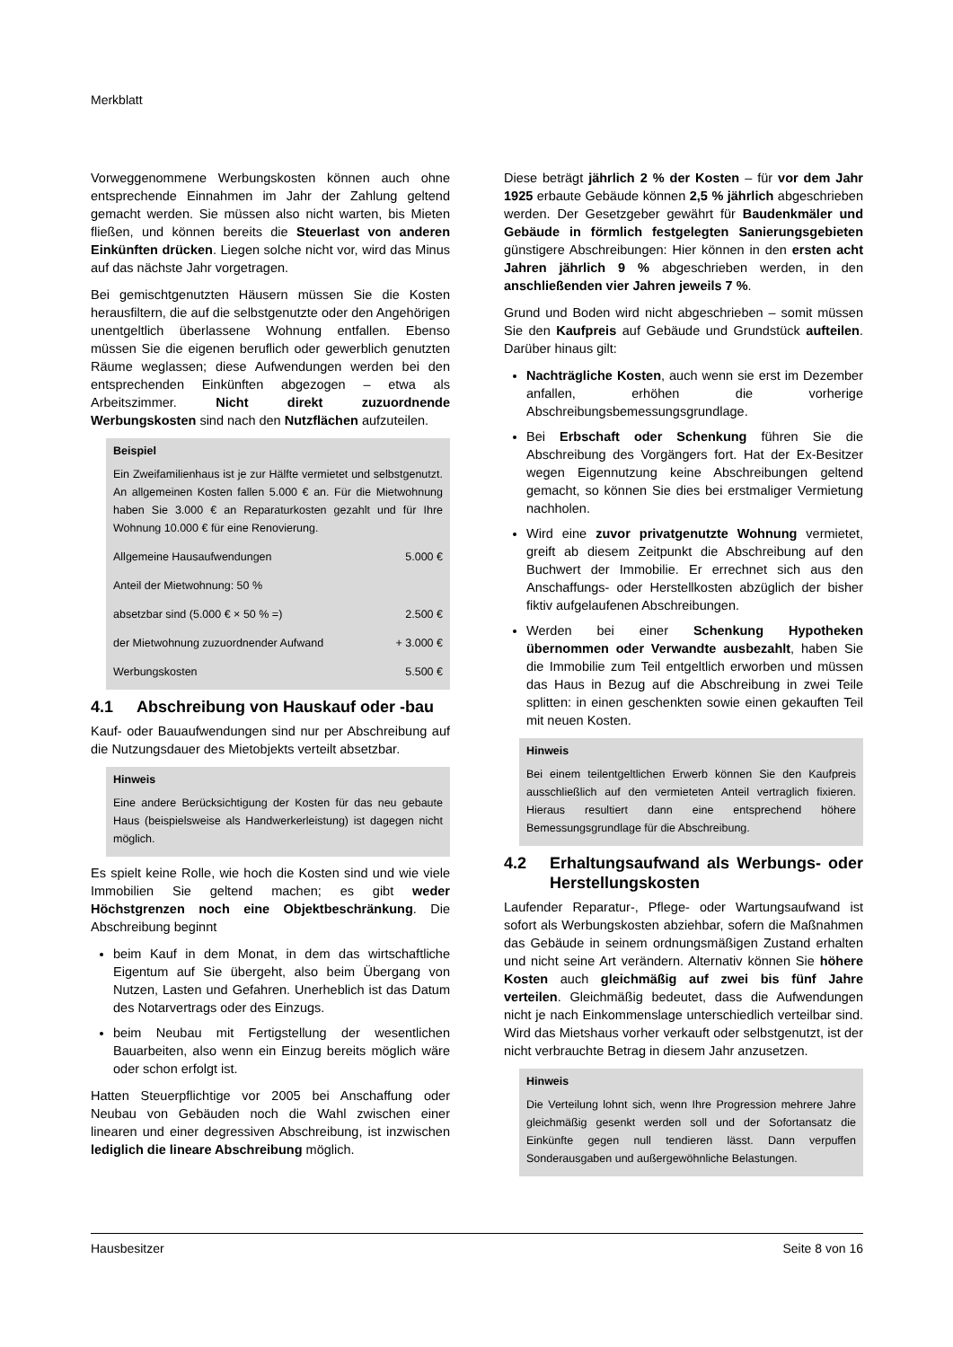Merkblatt
Vorweggenommene Werbungskosten können auch ohne entsprechende Einnahmen im Jahr der Zahlung geltend gemacht werden. Sie müssen also nicht warten, bis Mieten fließen, und können bereits die Steuerlast von anderen Einkünften drücken. Liegen solche nicht vor, wird das Minus auf das nächste Jahr vorgetragen.
Bei gemischtgenutzten Häusern müssen Sie die Kosten herausfiltern, die auf die selbstgenutzte oder den Angehörigen unentgeltlich überlassene Wohnung entfallen. Ebenso müssen Sie die eigenen beruflich oder gewerblich genutzten Räume weglassen; diese Aufwendungen werden bei den entsprechenden Einkünften abgezogen – etwa als Arbeitszimmer. Nicht direkt zuzuordnende Werbungskosten sind nach den Nutzflächen aufzuteilen.
Beispiel
Ein Zweifamilienhaus ist je zur Hälfte vermietet und selbstgenutzt. An allgemeinen Kosten fallen 5.000 € an. Für die Mietwohnung haben Sie 3.000 € an Reparaturkosten gezahlt und für Ihre Wohnung 10.000 € für eine Renovierung.
| Allgemeine Hausaufwendungen | 5.000 € |
| Anteil der Mietwohnung: 50 % | |
| absetzbar sind (5.000 € × 50 % =) | 2.500 € |
| der Mietwohnung zuzuordnender Aufwand | + 3.000 € |
| Werbungskosten | 5.500 € |
4.1 Abschreibung von Hauskauf oder -bau
Kauf- oder Bauaufwendungen sind nur per Abschreibung auf die Nutzungsdauer des Mietobjekts verteilt absetzbar.
Hinweis
Eine andere Berücksichtigung der Kosten für das neu gebaute Haus (beispielsweise als Handwerkerleistung) ist dagegen nicht möglich.
Es spielt keine Rolle, wie hoch die Kosten sind und wie viele Immobilien Sie geltend machen; es gibt weder Höchstgrenzen noch eine Objektbeschränkung. Die Abschreibung beginnt
beim Kauf in dem Monat, in dem das wirtschaftliche Eigentum auf Sie übergeht, also beim Übergang von Nutzen, Lasten und Gefahren. Unerheblich ist das Datum des Notarvertrags oder des Einzugs.
beim Neubau mit Fertigstellung der wesentlichen Bauarbeiten, also wenn ein Einzug bereits möglich wäre oder schon erfolgt ist.
Hatten Steuerpflichtige vor 2005 bei Anschaffung oder Neubau von Gebäuden noch die Wahl zwischen einer linearen und einer degressiven Abschreibung, ist inzwischen lediglich die lineare Abschreibung möglich.
Diese beträgt jährlich 2 % der Kosten – für vor dem Jahr 1925 erbaute Gebäude können 2,5 % jährlich abgeschrieben werden. Der Gesetzgeber gewährt für Baudenkmäler und Gebäude in förmlich festgelegten Sanierungsgebieten günstigere Abschreibungen: Hier können in den ersten acht Jahren jährlich 9 % abgeschrieben werden, in den anschließenden vier Jahren jeweils 7 %.
Grund und Boden wird nicht abgeschrieben – somit müssen Sie den Kaufpreis auf Gebäude und Grundstück aufteilen. Darüber hinaus gilt:
Nachträgliche Kosten, auch wenn sie erst im Dezember anfallen, erhöhen die vorherige Abschreibungsbemessungsgrundlage.
Bei Erbschaft oder Schenkung führen Sie die Abschreibung des Vorgängers fort. Hat der Ex-Besitzer wegen Eigennutzung keine Abschreibungen geltend gemacht, so können Sie dies bei erstmaliger Vermietung nachholen.
Wird eine zuvor privatgenutzte Wohnung vermietet, greift ab diesem Zeitpunkt die Abschreibung auf den Buchwert der Immobilie. Er errechnet sich aus den Anschaffungs- oder Herstellkosten abzüglich der bisher fiktiv aufgelaufenen Abschreibungen.
Werden bei einer Schenkung Hypotheken übernommen oder Verwandte ausbezahlt, haben Sie die Immobilie zum Teil entgeltlich erworben und müssen das Haus in Bezug auf die Abschreibung in zwei Teile splitten: in einen geschenkten sowie einen gekauften Teil mit neuen Kosten.
Hinweis
Bei einem teilentgeltlichen Erwerb können Sie den Kaufpreis ausschließlich auf den vermieteten Anteil vertraglich fixieren. Hieraus resultiert dann eine entsprechend höhere Bemessungsgrundlage für die Abschreibung.
4.2 Erhaltungsaufwand als Werbungs- oder Herstellungskosten
Laufender Reparatur-, Pflege- oder Wartungsaufwand ist sofort als Werbungskosten abziehbar, sofern die Maßnahmen das Gebäude in seinem ordnungsmäßigen Zustand erhalten und nicht seine Art verändern. Alternativ können Sie höhere Kosten auch gleichmäßig auf zwei bis fünf Jahre verteilen. Gleichmäßig bedeutet, dass die Aufwendungen nicht je nach Einkommenslage unterschiedlich verteilbar sind. Wird das Mietshaus vorher verkauft oder selbstgenutzt, ist der nicht verbrauchte Betrag in diesem Jahr anzusetzen.
Hinweis
Die Verteilung lohnt sich, wenn Ihre Progression mehrere Jahre gleichmäßig gesenkt werden soll und der Sofortansatz die Einkünfte gegen null tendieren lässt. Dann verpuffen Sonderausgaben und außergewöhnliche Belastungen.
Hausbesitzer Seite 8 von 16